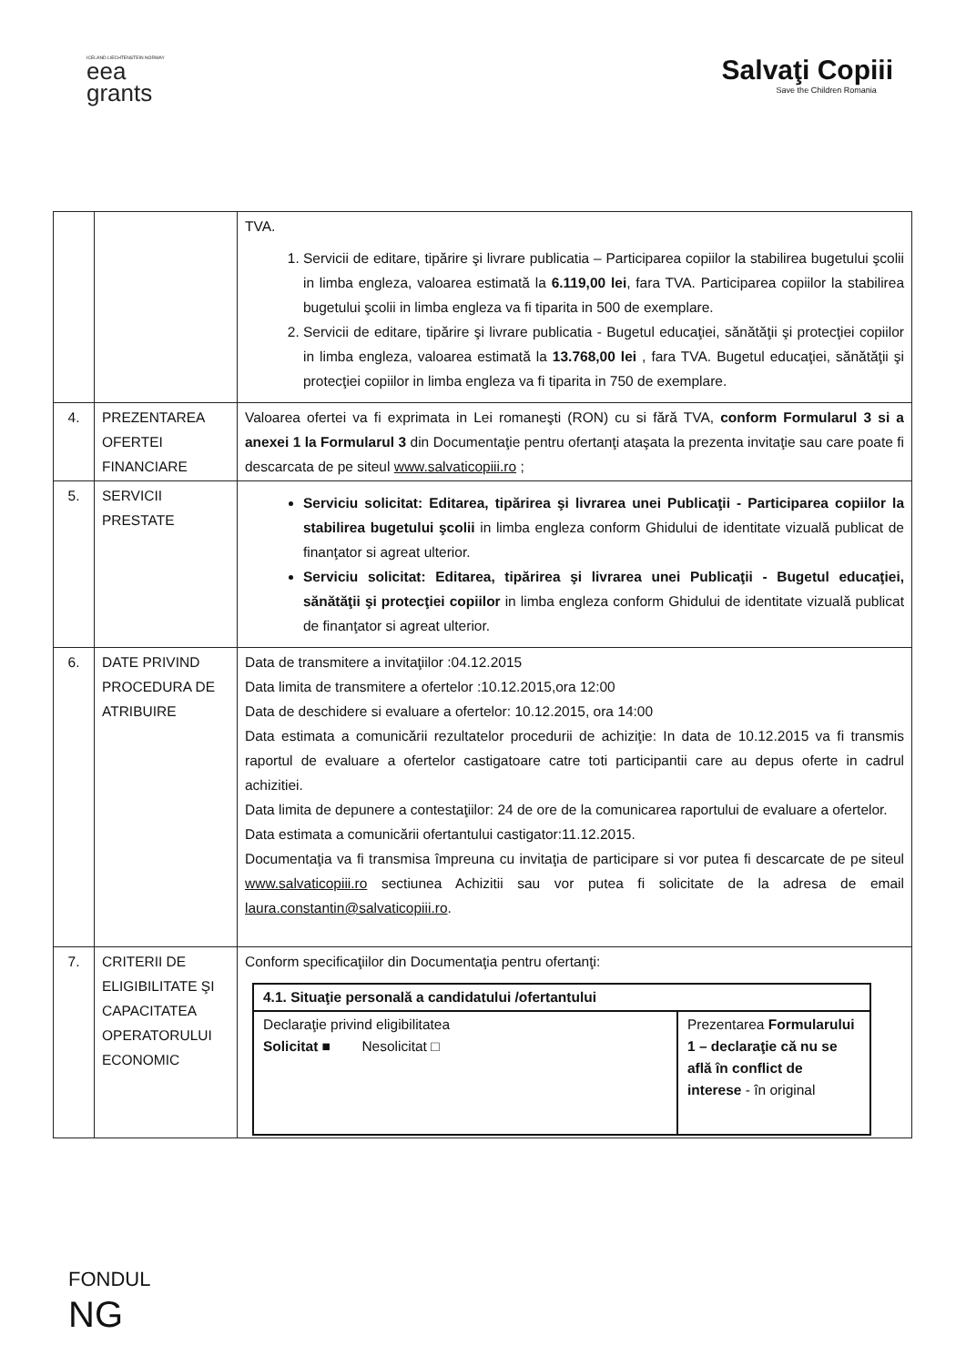ICELAND LIECHTENSTEIN NORWAY
eea
grants
Salvaţi Copiii
Save the Children Romania
| | | TVA. 1. Servicii de editare, tipărire şi livrare publicatia – Participarea copiilor la stabilirea bugetului şcolii in limba engleza, valoarea estimată la 6.119,00 lei , fara TVA. Participarea copiilor la stabilirea bugetului şcolii in limba engleza va fi tiparita in 500 de exemplare. 2. Servicii de editare, tipărire şi livrare publicatia - Bugetul educaţiei, sănătăţii şi protecţiei copiilor in limba engleza, valoarea estimată la 13.768,00 lei , fara TVA. Bugetul educaţiei, sănătăţii şi protecţiei copiilor in limba engleza va fi tiparita in 750 de exemplare. |
| 4. | PREZENTAREA OFERTEI FINANCIARE | Valoarea ofertei va fi exprimata in Lei romaneşti (RON) cu si fără TVA, conform Formularul 3 si a anexei 1 la Formularul 3 din Documentaţie pentru ofertanţi ataşata la prezenta invitaţie sau care poate fi descarcata de pe siteul www.salvaticopiii.ro ; |
| 5. | SERVICII PRESTATE | Serviciu solicitat: Editarea, tipărirea şi livrarea unei Publicaţii - Participarea copiilor la stabilirea bugetului şcolii in limba engleza conform Ghidului de identitate vizuală publicat de finanţator si agreat ulterior. Serviciu solicitat: Editarea, tipărirea şi livrarea unei Publicaţii - Bugetul educaţiei, sănătăţii şi protecţiei copiilor in limba engleza conform Ghidului de identitate vizuală publicat de finanţator si agreat ulterior. |
| 6. | DATE PRIVIND PROCEDURA DE ATRIBUIRE | Data de transmitere a invitaţiilor :04.12.2015 Data limita de transmitere a ofertelor :10.12.2015,ora 12:00 Data de deschidere si evaluare a ofertelor: 10.12.2015, ora 14:00 Data estimata a comunicării rezultatelor procedurii de achiziţie: In data de 10.12.2015 va fi transmis raportul de evaluare a ofertelor castigatoare catre toti participantii care au depus oferte in cadrul achizitiei. Data limita de depunere a contestaţiilor: 24 de ore de la comunicarea raportului de evaluare a ofertelor. Data estimata a comunicării ofertantului castigator:11.12.2015. Documentaţia va fi transmisa împreuna cu invitaţia de participare si vor putea fi descarcate de pe siteul www.salvaticopiii.ro sectiunea Achizitii sau vor putea fi solicitate de la adresa de email laura.constantin@salvaticopiii.ro . |
| 7. | CRITERII DE ELIGIBILITATE ŞI CAPACITATEA OPERATORULUI ECONOMIC | Conform specificaţiilor din Documentaţia pentru ofertanţi: / 4.1. Situaţie personală a candidatului /ofertantului / / / Declaraţie privind eligibilitatea Solicitat ■ Nesolicitat □ / Prezentarea Formularului 1 – declaraţie că nu se află în conflict de interese - în original / |
FONDUL
NG